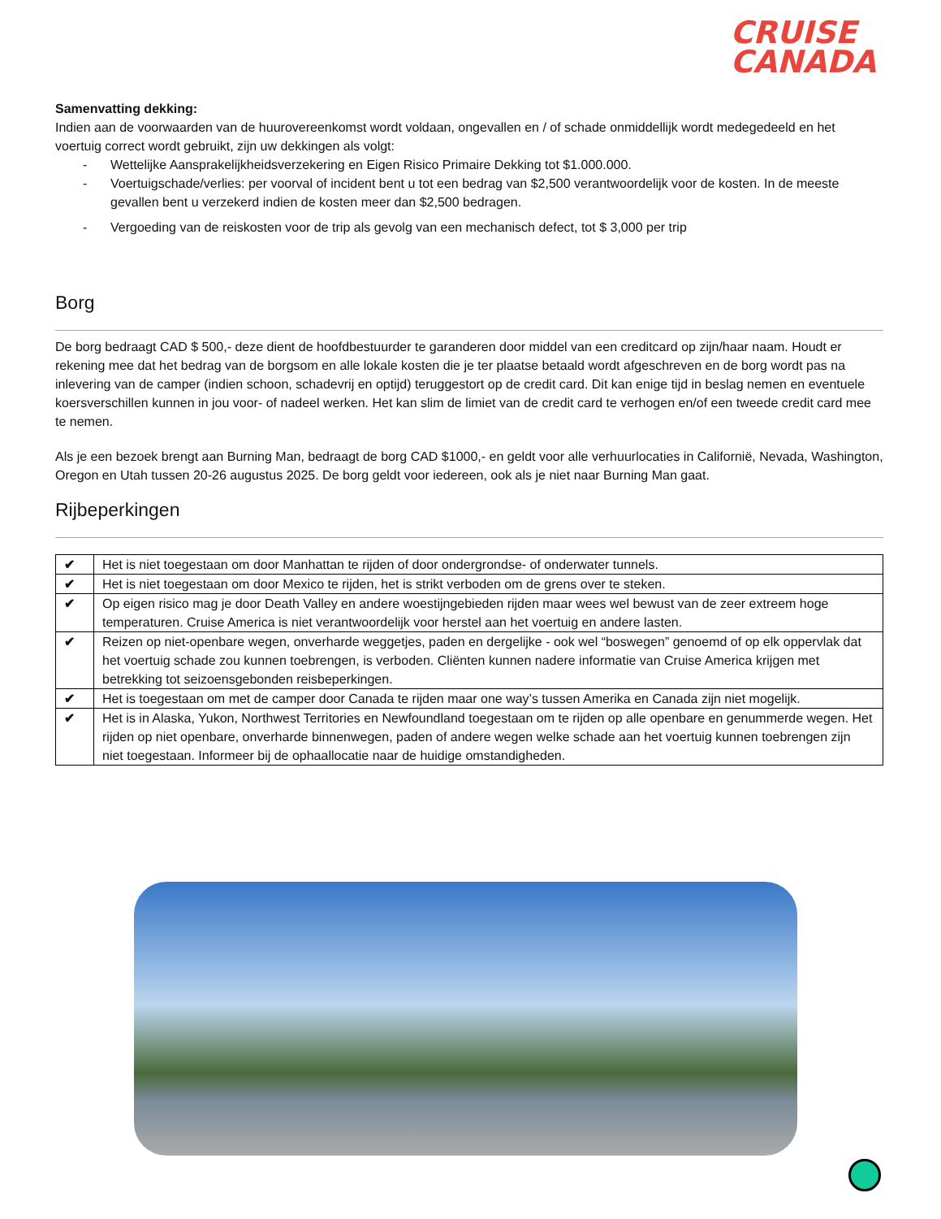CRUISE
CANADA
Samenvatting dekking:
Indien aan de voorwaarden van de huurovereenkomst wordt voldaan, ongevallen en / of schade onmiddellijk wordt medegedeeld en het voertuig correct wordt gebruikt, zijn uw dekkingen als volgt:
- Wettelijke Aansprakelijkheidsverzekering en Eigen Risico Primaire Dekking tot $1.000.000.
- Voertuigschade/verlies: per voorval of incident bent u tot een bedrag van $2,500 verantwoordelijk voor de kosten. In de meeste gevallen bent u verzekerd indien de kosten meer dan $2,500 bedragen.
- Vergoeding van de reiskosten voor de trip als gevolg van een mechanisch defect, tot $ 3,000 per trip
Borg
De borg bedraagt CAD $ 500,- deze dient de hoofdbestuurder te garanderen door middel van een creditcard op zijn/haar naam. Houdt er rekening mee dat het bedrag van de borgsom en alle lokale kosten die je ter plaatse betaald wordt afgeschreven en de borg wordt pas na inlevering van de camper (indien schoon, schadevrij en optijd) teruggestort op de credit card. Dit kan enige tijd in beslag nemen en eventuele koersverschillen kunnen in jou voor- of nadeel werken. Het kan slim de limiet van de credit card te verhogen en/of een tweede credit card mee te nemen.
Als je een bezoek brengt aan Burning Man, bedraagt de borg CAD $1000,- en geldt voor alle verhuurlocaties in Californië, Nevada, Washington, Oregon en Utah tussen 20-26 augustus 2025. De borg geldt voor iedereen, ook als je niet naar Burning Man gaat.
Rijbeperkingen
| ✔ | Het is niet toegestaan om door Manhattan te rijden of door ondergrondse- of onderwater tunnels. |
| ✔ | Het is niet toegestaan om door Mexico te rijden, het is strikt verboden om de grens over te steken. |
| ✔ | Op eigen risico mag je door Death Valley en andere woestijngebieden rijden maar wees wel bewust van de zeer extreem hoge temperaturen. Cruise America is niet verantwoordelijk voor herstel aan het voertuig en andere lasten. |
| ✔ | Reizen op niet-openbare wegen, onverharde weggetjes, paden en dergelijke - ook wel “boswegen” genoemd of op elk oppervlak dat het voertuig schade zou kunnen toebrengen, is verboden. Cliënten kunnen nadere informatie van Cruise America krijgen met betrekking tot seizoensgebonden reisbeperkingen. |
| ✔ | Het is toegestaan om met de camper door Canada te rijden maar one way’s tussen Amerika en Canada zijn niet mogelijk. |
| ✔ | Het is in Alaska, Yukon, Northwest Territories en Newfoundland toegestaan om te rijden op alle openbare en genummerde wegen. Het rijden op niet openbare, onverharde binnenwegen, paden of andere wegen welke schade aan het voertuig kunnen toebrengen zijn niet toegestaan. Informeer bij de ophaallocatie naar de huidige omstandigheden. |